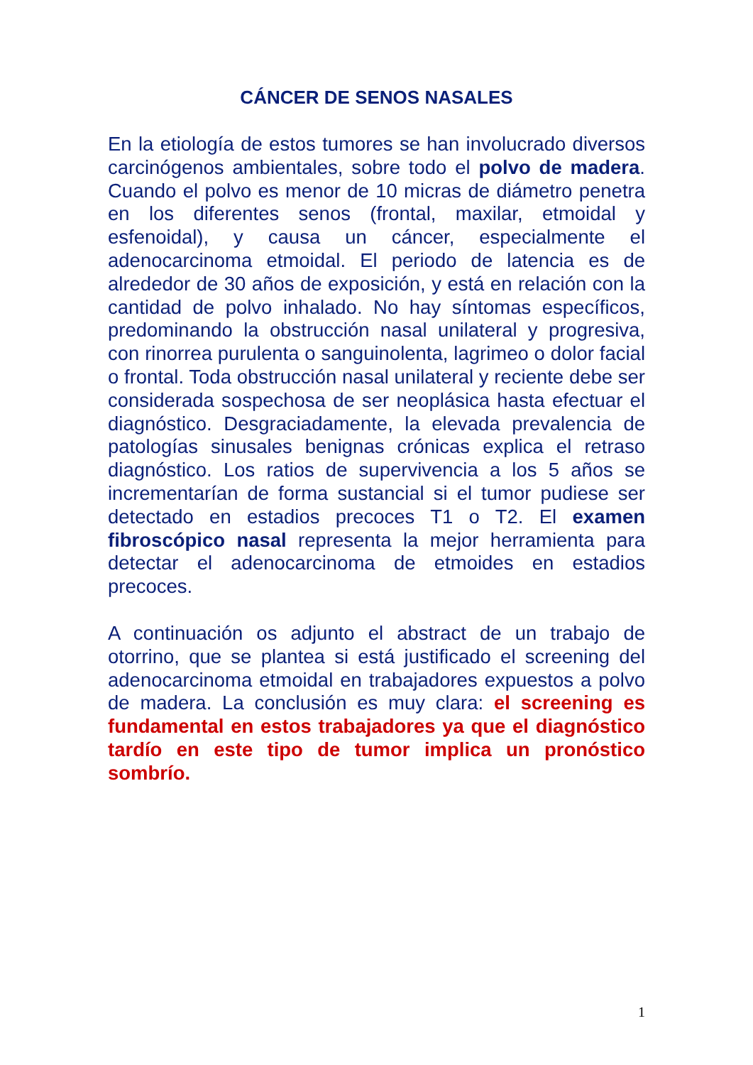CÁNCER DE SENOS NASALES
En la etiología de estos tumores se han involucrado diversos carcinógenos ambientales, sobre todo el polvo de madera. Cuando el polvo es menor de 10 micras de diámetro penetra en los diferentes senos (frontal, maxilar, etmoidal y esfenoidal), y causa un cáncer, especialmente el adenocarcinoma etmoidal. El periodo de latencia es de alrededor de 30 años de exposición, y está en relación con la cantidad de polvo inhalado. No hay síntomas específicos, predominando la obstrucción nasal unilateral y progresiva, con rinorrea purulenta o sanguinolenta, lagrimeo o dolor facial o frontal. Toda obstrucción nasal unilateral y reciente debe ser considerada sospechosa de ser neoplásica hasta efectuar el diagnóstico. Desgraciadamente, la elevada prevalencia de patologías sinusales benignas crónicas explica el retraso diagnóstico. Los ratios de supervivencia a los 5 años se incrementarían de forma sustancial si el tumor pudiese ser detectado en estadios precoces T1 o T2. El examen fibroscópico nasal representa la mejor herramienta para detectar el adenocarcinoma de etmoides en estadios precoces.
A continuación os adjunto el abstract de un trabajo de otorrino, que se plantea si está justificado el screening del adenocarcinoma etmoidal en trabajadores expuestos a polvo de madera. La conclusión es muy clara: el screening es fundamental en estos trabajadores ya que el diagnóstico tardío en este tipo de tumor implica un pronóstico sombrío.
1